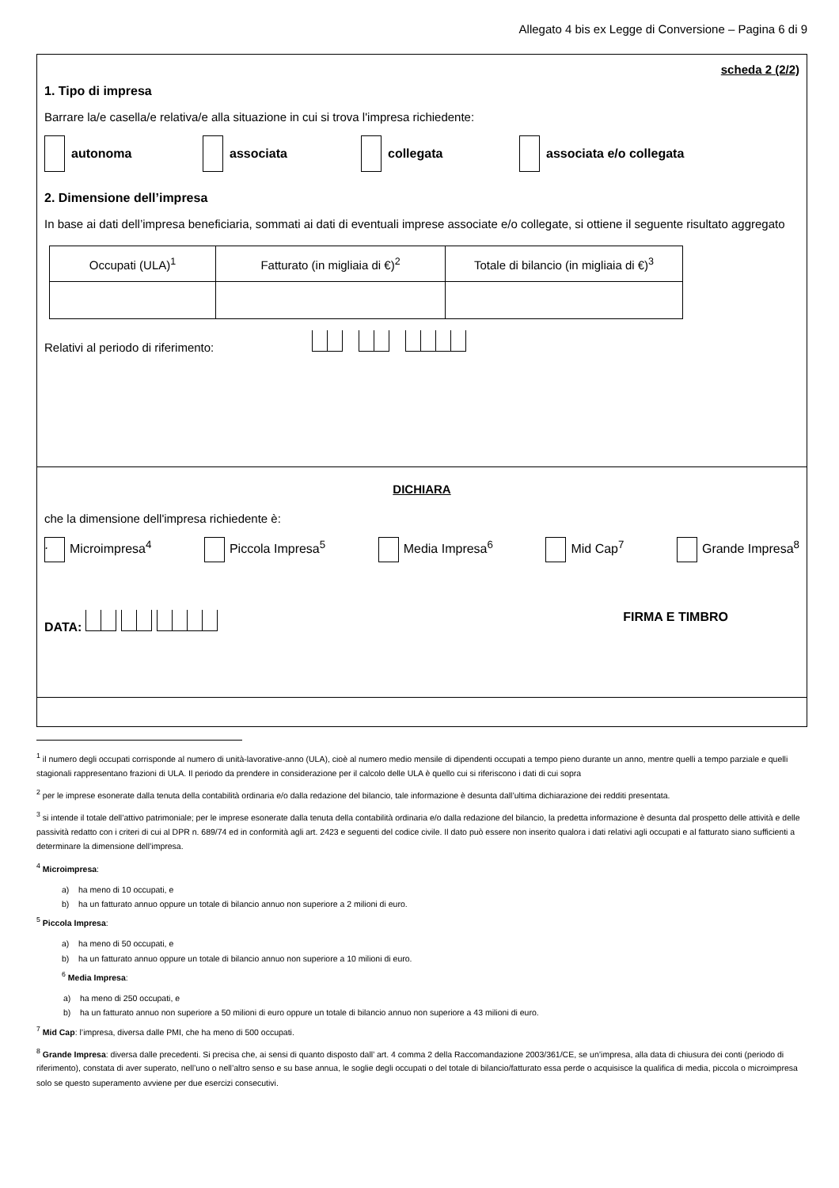Allegato 4 bis ex Legge di Conversione – Pagina 6 di 9
scheda 2 (2/2)
1. Tipo di impresa
Barrare la/e casella/e relativa/e alla situazione in cui si trova l'impresa richiedente:
autonoma associata collegata associata e/o collegata
2. Dimensione dell’impresa
In base ai dati dell’impresa beneficiaria, sommati ai dati di eventuali imprese associate e/o collegate, si ottiene il seguente risultato aggregato
| Occupati (ULA)<sup>1</sup> | Fatturato (in migliaia di €)<sup>2</sup> | Totale di bilancio (in migliaia di €)<sup>3</sup> |
Relativi al periodo di riferimento:
DICHIARA
che la dimensione dell'impresa richiedente è:
. Microimpresa<sup>4</sup> Piccola Impresa<sup>5</sup> Media Impresa<sup>6</sup> Mid Cap<sup>7</sup> Grande Impresa<sup>8</sup>
DATA: FIRMA E TIMBRO
<sup>1</sup> il numero degli occupati corrisponde al numero di unità-lavorative-anno (ULA), cioè al numero medio mensile di dipendenti occupati a tempo pieno durante un anno, mentre quelli a tempo parziale e quelli stagionali rappresentano frazioni di ULA. Il periodo da prendere in considerazione per il calcolo delle ULA è quello cui si riferiscono i dati di cui sopra
<sup>2</sup> per le imprese esonerate dalla tenuta della contabilità ordinaria e/o dalla redazione del bilancio, tale informazione è desunta dall’ultima dichiarazione dei redditi presentata.
<sup>3</sup> si intende il totale dell’attivo patrimoniale; per le imprese esonerate dalla tenuta della contabilità ordinaria e/o dalla redazione del bilancio, la predetta informazione è desunta dal prospetto delle attività e delle passività redatto con i criteri di cui al DPR n. 689/74 ed in conformità agli art. 2423 e seguenti del codice civile. Il dato può essere non inserito qualora i dati relativi agli occupati e al fatturato siano sufficienti a determinare la dimensione dell’impresa.
<sup>4</sup> Microimpresa:
a) ha meno di 10 occupati, e
b) ha un fatturato annuo oppure un totale di bilancio annuo non superiore a 2 milioni di euro.
<sup>5</sup> Piccola Impresa:
a) ha meno di 50 occupati, e
b) ha un fatturato annuo oppure un totale di bilancio annuo non superiore a 10 milioni di euro.
<sup>6</sup> Media Impresa:
a) ha meno di 250 occupati, e
b) ha un fatturato annuo non superiore a 50 milioni di euro oppure un totale di bilancio annuo non superiore a 43 milioni di euro.
<sup>7</sup> Mid Cap: l’impresa, diversa dalle PMI, che ha meno di 500 occupati.
<sup>8</sup> Grande Impresa: diversa dalle precedenti. Si precisa che, ai sensi di quanto disposto dall’ art. 4 comma 2 della Raccomandazione 2003/361/CE, se un’impresa, alla data di chiusura dei conti (periodo di riferimento), constata di aver superato, nell’uno o nell’altro senso e su base annua, le soglie degli occupati o del totale di bilancio/fatturato essa perde o acquisisce la qualifica di media, piccola o microimpresa solo se questo superamento avviene per due esercizi consecutivi.